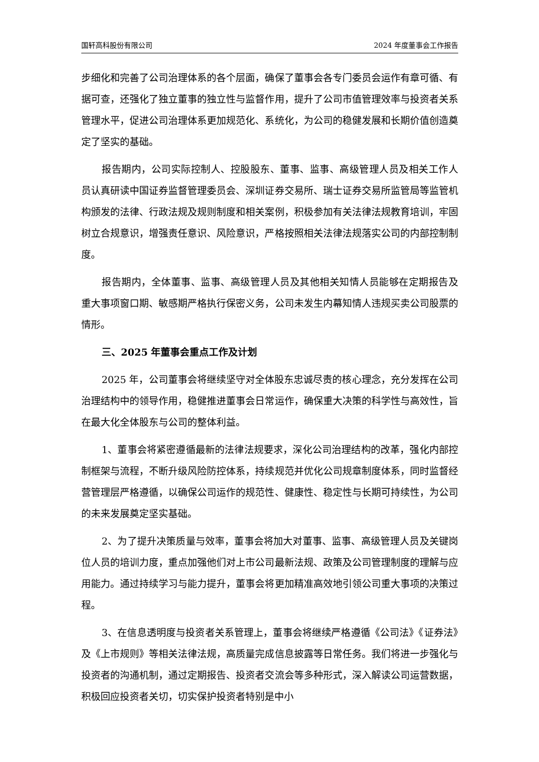国轩高科股份有限公司 2024 年度董事会工作报告
步细化和完善了公司治理体系的各个层面，确保了董事会各专门委员会运作有章可循、有据可查，还强化了独立董事的独立性与监督作用，提升了公司市值管理效率与投资者关系管理水平，促进公司治理体系更加规范化、系统化，为公司的稳健发展和长期价值创造奠定了坚实的基础。
报告期内，公司实际控制人、控股股东、董事、监事、高级管理人员及相关工作人员认真研读中国证券监督管理委员会、深圳证券交易所、瑞士证券交易所监管局等监管机构颁发的法律、行政法规及规则制度和相关案例，积极参加有关法律法规教育培训，牢固树立合规意识，增强责任意识、风险意识，严格按照相关法律法规落实公司的内部控制制度。
报告期内，全体董事、监事、高级管理人员及其他相关知情人员能够在定期报告及重大事项窗口期、敏感期严格执行保密义务，公司未发生内幕知情人违规买卖公司股票的情形。
三、2025 年董事会重点工作及计划
2025 年，公司董事会将继续坚守对全体股东忠诚尽责的核心理念，充分发挥在公司治理结构中的领导作用，稳健推进董事会日常运作，确保重大决策的科学性与高效性，旨在最大化全体股东与公司的整体利益。
1、董事会将紧密遵循最新的法律法规要求，深化公司治理结构的改革，强化内部控制框架与流程，不断升级风险防控体系，持续规范并优化公司规章制度体系，同时监督经营管理层严格遵循，以确保公司运作的规范性、健康性、稳定性与长期可持续性，为公司的未来发展奠定坚实基础。
2、为了提升决策质量与效率，董事会将加大对董事、监事、高级管理人员及关键岗位人员的培训力度，重点加强他们对上市公司最新法规、政策及公司管理制度的理解与应用能力。通过持续学习与能力提升，董事会将更加精准高效地引领公司重大事项的决策过程。
3、在信息透明度与投资者关系管理上，董事会将继续严格遵循《公司法》《证券法》及《上市规则》等相关法律法规，高质量完成信息披露等日常任务。我们将进一步强化与投资者的沟通机制，通过定期报告、投资者交流会等多种形式，深入解读公司运营数据，积极回应投资者关切，切实保护投资者特别是中小